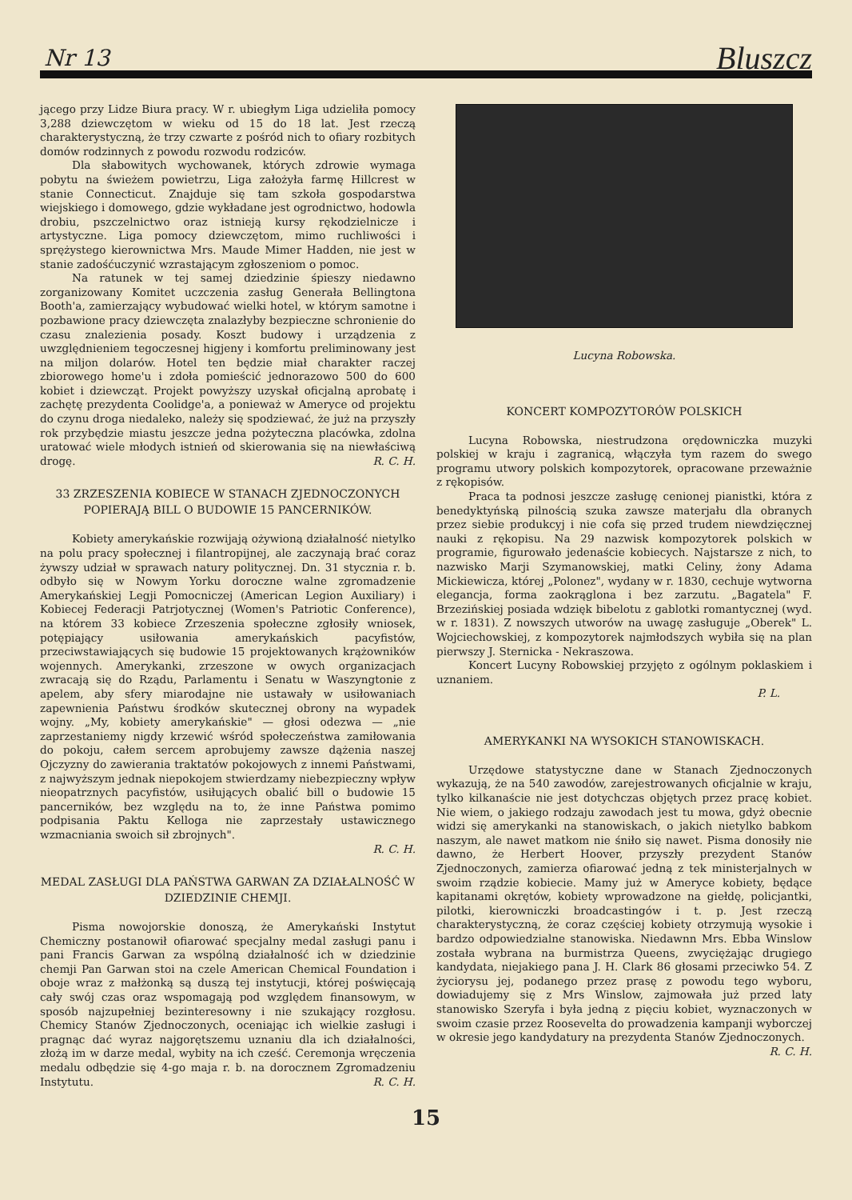Nr 13 Bluszcz
jącego przy Lidze Biura pracy. W r. ubiegłym Liga udzieliła pomocy 3,288 dziewczętom w wieku od 15 do 18 lat. Jest rzeczą charakterystyczną, że trzy czwarte z pośród nich to ofiary rozbitych domów rodzinnych z powodu rozwodu rodziców.
Dla słabowitych wychowanek, których zdrowie wymaga pobytu na świeżem powietrzu, Liga założyła farmę Hillcrest w stanie Connecticut. Znajduje się tam szkoła gospodarstwa wiejskiego i domowego, gdzie wykładane jest ogrodnictwo, hodowla drobiu, pszczelnictwo oraz istnieją kursy rękodzielnicze i artystyczne. Liga pomocy dziewczętom, mimo ruchliwości i sprężystego kierownictwa Mrs. Maude Mimer Hadden, nie jest w stanie zadośćuczynić wzrastającym zgłoszeniom o pomoc.
Na ratunek w tej samej dziedzinie śpieszy niedawno zorganizowany Komitet uczczenia zasług Generała Bellingtona Booth'a, zamierzający wybudować wielki hotel, w którym samotne i pozbawione pracy dziewczęta znalazłyby bezpieczne schronienie do czasu znalezienia posady. Koszt budowy i urządzenia z uwzględnieniem tegoczesnej higjeny i komfortu preliminowany jest na miljon dolarów. Hotel ten będzie miał charakter raczej zbiorowego home'u i zdoła pomieścić jednorazowo 500 do 600 kobiet i dziewcząt. Projekt powyższy uzyskał oficjalną aprobatę i zachętę prezydenta Coolidge'a, a ponieważ w Ameryce od projektu do czynu droga niedaleko, należy się spodziewać, że już na przyszły rok przybędzie miastu jeszcze jedna pożyteczna placówka, zdolna uratować wiele młodych istnień od skierowania się na niewłaściwą drogę. R. C. H.
33 ZRZESZENIA KOBIECE W STANACH ZJEDNOCZONYCH POPIERAJĄ BILL O BUDOWIE 15 PANCERNIKÓW.
Kobiety amerykańskie rozwijają ożywioną działalność nietylko na polu pracy społecznej i filantropijnej, ale zaczynają brać coraz żywszy udział w sprawach natury politycznej. Dn. 31 stycznia r. b. odbyło się w Nowym Yorku doroczne walne zgromadzenie Amerykańskiej Legji Pomocniczej (American Legion Auxiliary) i Kobiecej Federacji Patrjotycznej (Women's Patriotic Conference), na którem 33 kobiece Zrzeszenia społeczne zgłosiły wniosek, potępiający usiłowania amerykańskich pacyfistów, przeciwstawiających się budowie 15 projektowanych krążowników wojennych. Amerykanki, zrzeszone w owych organizacjach zwracają się do Rządu, Parlamentu i Senatu w Waszyngtonie z apelem, aby sfery miarodajne nie ustawały w usiłowaniach zapewnienia Państwu środków skutecznej obrony na wypadek wojny. „My, kobiety amerykańskie" — głosi odezwa — „nie zaprzestaniemy nigdy krzewić wśród społeczeństwa zamiłowania do pokoju, całem sercem aprobujemy zawsze dążenia naszej Ojczyzny do zawierania traktatów pokojowych z innemi Państwami, z najwyższym jednak niepokojem stwierdzamy niebezpieczny wpływ nieopatrznych pacyfistów, usiłujących obalić bill o budowie 15 pancerników, bez względu na to, że inne Państwa pomimo podpisania Paktu Kelloga nie zaprzestały ustawicznego wzmacniania swoich sił zbrojnych".
R. C. H.
MEDAL ZASŁUGI DLA PAŃSTWA GARWAN ZA DZIAŁALNOŚĆ W DZIEDZINIE CHEMJI.
Pisma nowojorskie donoszą, że Amerykański Instytut Chemiczny postanowił ofiarować specjalny medal zasługi panu i pani Francis Garwan za wspólną działalność ich w dziedzinie chemji Pan Garwan stoi na czele American Chemical Foundation i oboje wraz z małżonką są duszą tej instytucji, której poświęcają cały swój czas oraz wspomagają pod względem finansowym, w sposób najzupełniej bezinteresowny i nie szukający rozgłosu. Chemicy Stanów Zjednoczonych, oceniając ich wielkie zasługi i pragnąc dać wyraz najgorętszemu uznaniu dla ich działalności, złożą im w darze medal, wybity na ich cześć. Ceremonja wręczenia medalu odbędzie się 4-go maja r. b. na dorocznem Zgromadzeniu Instytutu. R. C. H.
Lucyna Robowska.
KONCERT KOMPOZYTORÓW POLSKICH
Lucyna Robowska, niestrudzona orędowniczka muzyki polskiej w kraju i zagranicą, włączyła tym razem do swego programu utwory polskich kompozytorek, opracowane przeważnie z rękopisów.
Praca ta podnosi jeszcze zasługę cenionej pianistki, która z benedyktyńską pilnością szuka zawsze materjału dla obranych przez siebie produkcyj i nie cofa się przed trudem niewdzięcznej nauki z rękopisu. Na 29 nazwisk kompozytorek polskich w programie, figurowało jedenaście kobiecych. Najstarsze z nich, to nazwisko Marji Szymanowskiej, matki Celiny, żony Adama Mickiewicza, której „Polonez", wydany w r. 1830, cechuje wytworna elegancja, forma zaokrąglona i bez zarzutu. „Bagatela" F. Brzezińskiej posiada wdzięk bibelotu z gablotki romantycznej (wyd. w r. 1831). Z nowszych utworów na uwagę zasługuje „Oberek" L. Wojciechowskiej, z kompozytorek najmłodszych wybiła się na plan pierwszy J. Sternicka - Nekraszowa.
Koncert Lucyny Robowskiej przyjęto z ogólnym poklaskiem i uznaniem.
P. L.
AMERYKANKI NA WYSOKICH STANOWISKACH.
Urzędowe statystyczne dane w Stanach Zjednoczonych wykazują, że na 540 zawodów, zarejestrowanych oficjalnie w kraju, tylko kilkanaście nie jest dotychczas objętych przez pracę kobiet. Nie wiem, o jakiego rodzaju zawodach jest tu mowa, gdyż obecnie widzi się amerykanki na stanowiskach, o jakich nietylko babkom naszym, ale nawet matkom nie śniło się nawet. Pisma donosiły nie dawno, że Herbert Hoover, przyszły prezydent Stanów Zjednoczonych, zamierza ofiarować jedną z tek ministerjalnych w swoim rządzie kobiecie. Mamy już w Ameryce kobiety, będące kapitanami okrętów, kobiety wprowadzone na giełdę, policjantki, pilotki, kierowniczki broadcastingów i t. p. Jest rzeczą charakterystyczną, że coraz częściej kobiety otrzymują wysokie i bardzo odpowiedzialne stanowiska. Niedawnn Mrs. Ebba Winslow została wybrana na burmistrza Queens, zwyciężając drugiego kandydata, niejakiego pana J. H. Clark 86 głosami przeciwko 54. Z życiorysu jej, podanego przez prasę z powodu tego wyboru, dowiadujemy się z Mrs Winslow, zajmowała już przed laty stanowisko Szeryfa i była jedną z pięciu kobiet, wyznaczonych w swoim czasie przez Roosevelta do prowadzenia kampanji wyborczej w okresie jego kandydatury na prezydenta Stanów Zjednoczonych. R. C. H.
15